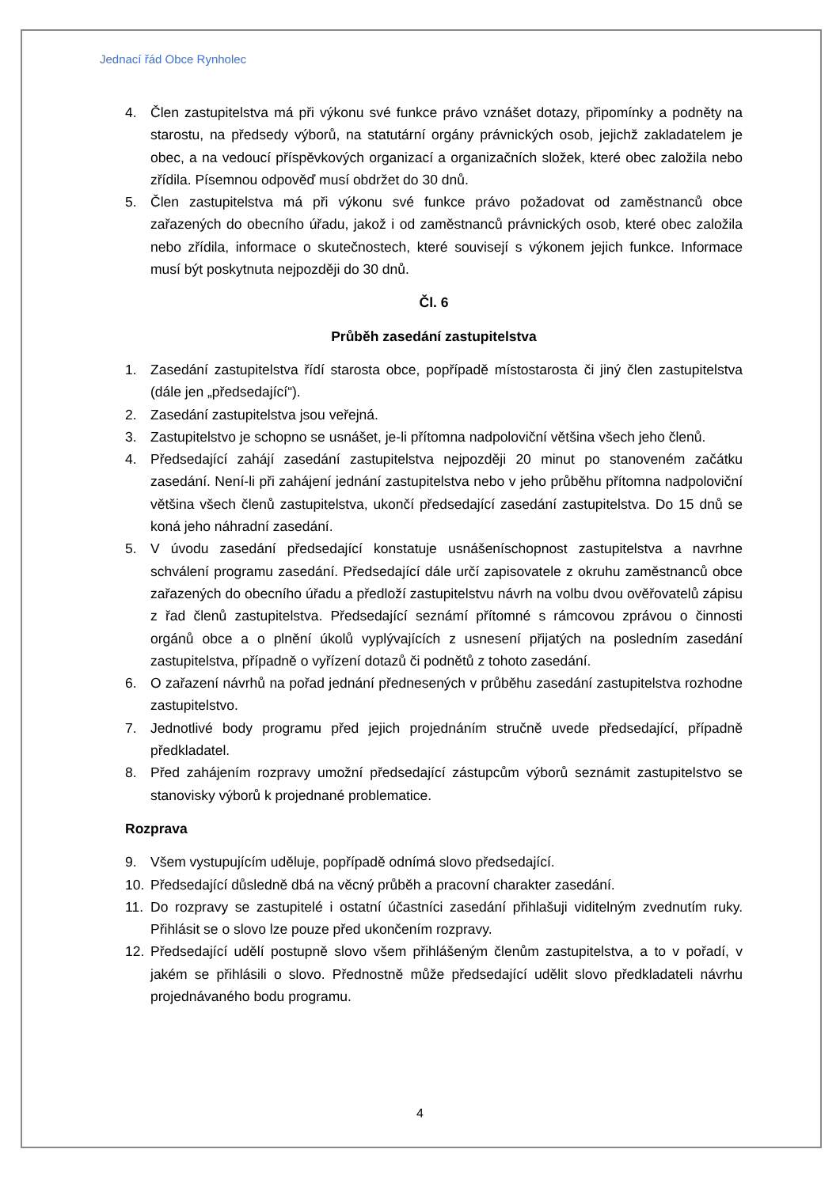Jednací řád Obce Rynholec
4. Člen zastupitelstva má při výkonu své funkce právo vznášet dotazy, připomínky a podněty na starostu, na předsedy výborů, na statutární orgány právnických osob, jejichž zakladatelem je obec, a na vedoucí příspěvkových organizací a organizačních složek, které obec založila nebo zřídila. Písemnou odpověď musí obdržet do 30 dnů.
5. Člen zastupitelstva má při výkonu své funkce právo požadovat od zaměstnanců obce zařazených do obecního úřadu, jakož i od zaměstnanců právnických osob, které obec založila nebo zřídila, informace o skutečnostech, které souvisejí s výkonem jejich funkce. Informace musí být poskytnuta nejpozději do 30 dnů.
Čl. 6
Průběh zasedání zastupitelstva
1. Zasedání zastupitelstva řídí starosta obce, popřípadě místostarosta či jiný člen zastupitelstva (dále jen „předsedající“).
2. Zasedání zastupitelstva jsou veřejná.
3. Zastupitelstvo je schopno se usnášet, je-li přítomna nadpoloviční většina všech jeho členů.
4. Předsedající zahájí zasedání zastupitelstva nejpozději 20 minut po stanoveném začátku zasedání. Není-li při zahájení jednání zastupitelstva nebo v jeho průběhu přítomna nadpoloviční většina všech členů zastupitelstva, ukončí předsedající zasedání zastupitelstva. Do 15 dnů se koná jeho náhradní zasedání.
5. V úvodu zasedání předsedající konstatuje usnášeníschopnost zastupitelstva a navrhne schválení programu zasedání. Předsedající dále určí zapisovatele z okruhu zaměstnanců obce zařazených do obecního úřadu a předloží zastupitelstvu návrh na volbu dvou ověřovatelů zápisu z řad členů zastupitelstva. Předsedající seznámí přítomné s rámcovou zprávou o činnosti orgánů obce a o plnění úkolů vyplývajících z usnesení přijatých na posledním zasedání zastupitelstva, případně o vyřízení dotazů či podnětů z tohoto zasedání.
6. O zařazení návrhů na pořad jednání přednesených v průběhu zasedání zastupitelstva rozhodne zastupitelstvo.
7. Jednotlivé body programu před jejich projednáním stručně uvede předsedající, případně předkladatel.
8. Před zahájením rozpravy umožní předsedající zástupcům výborů seznámit zastupitelstvo se stanovisky výborů k projednané problematice.
Rozprava
9. Všem vystupujícím uděluje, popřípadě odnímá slovo předsedající.
10. Předsedající důsledně dbá na věcný průběh a pracovní charakter zasedání.
11. Do rozpravy se zastupitelé i ostatní účastníci zasedání přihlašuji viditelným zvednutím ruky. Přihlásit se o slovo lze pouze před ukončením rozpravy.
12. Předsedající udělí postupně slovo všem přihlášeným členům zastupitelstva, a to v pořadí, v jakém se přihlásili o slovo. Přednostně může předsedající udělit slovo předkladateli návrhu projednávaného bodu programu.
4